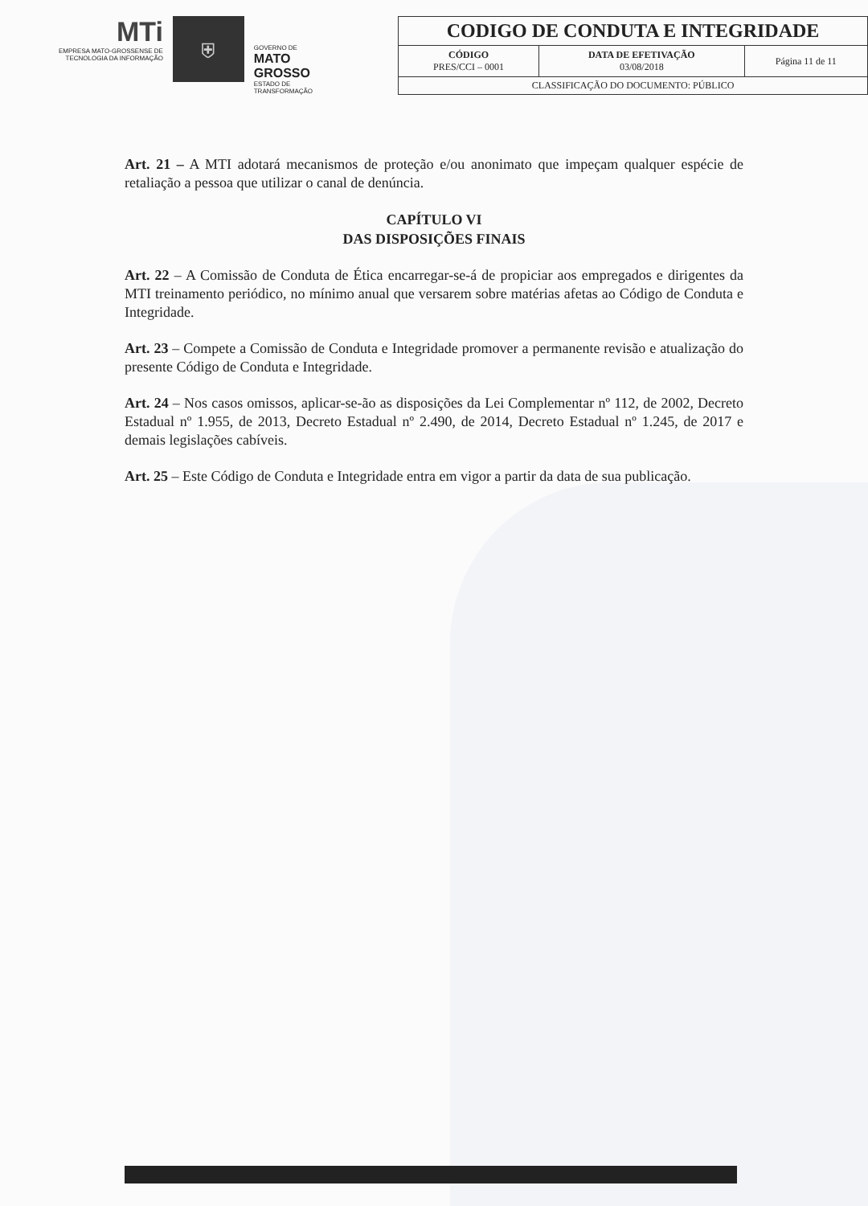MTi
EMPRESA MATO-GROSSENSE DE TECNOLOGIA DA INFORMAÇÃO
⛨
GOVERNO DE
MATO GROSSO
ESTADO DE TRANSFORMAÇÃO
| CODIGO DE CONDUTA E INTEGRIDADE | | |
| --- | --- | --- |
| CÓDIGO PRES/CCI – 0001 | DATA DE EFETIVAÇÃO 03/08/2018 | Página 11 de 11 |
| CLASSIFICAÇÃO DO DOCUMENTO: PÚBLICO | | |
Art. 21 – A MTI adotará mecanismos de proteção e/ou anonimato que impeçam qualquer espécie de retaliação a pessoa que utilizar o canal de denúncia.
CAPÍTULO VI
DAS DISPOSIÇÕES FINAIS
Art. 22 – A Comissão de Conduta de Ética encarregar-se-á de propiciar aos empregados e dirigentes da MTI treinamento periódico, no mínimo anual que versarem sobre matérias afetas ao Código de Conduta e Integridade.
Art. 23 – Compete a Comissão de Conduta e Integridade promover a permanente revisão e atualização do presente Código de Conduta e Integridade.
Art. 24 – Nos casos omissos, aplicar-se-ão as disposições da Lei Complementar nº 112, de 2002, Decreto Estadual nº 1.955, de 2013, Decreto Estadual nº 2.490, de 2014, Decreto Estadual nº 1.245, de 2017 e demais legislações cabíveis.
Art. 25 – Este Código de Conduta e Integridade entra em vigor a partir da data de sua publicação.